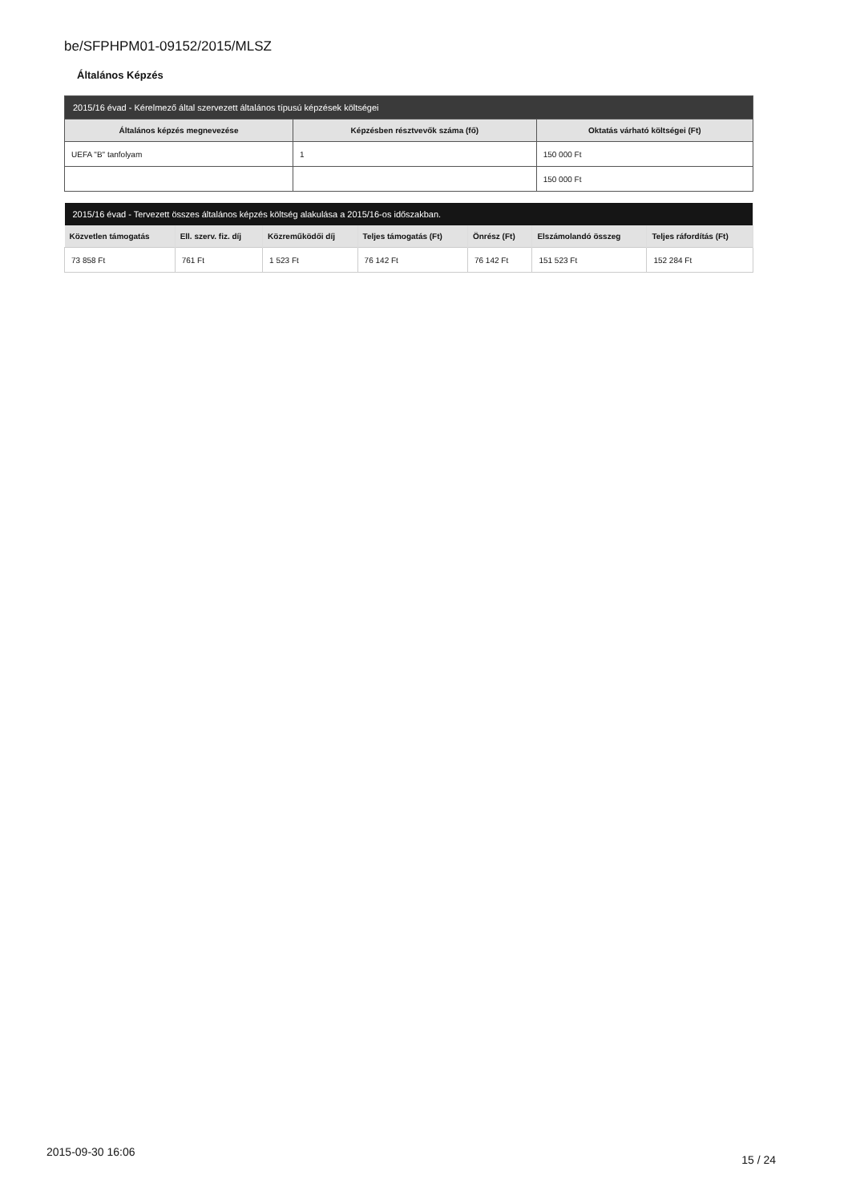be/SFPHPM01-09152/2015/MLSZ
Általános Képzés
| 2015/16 évad - Kérelmező által szervezett általános típusú képzések költségei | | |
| --- | --- | --- |
| Általános képzés megnevezése | Képzésben résztvevők száma (fő) | Oktatás várható költségei (Ft) |
| UEFA "B" tanfolyam | 1 | 150 000 Ft |
| | | 150 000 Ft |
| 2015/16 évad - Tervezett összes általános képzés költség alakulása a 2015/16-os időszakban. | | | | | | |
| --- | --- | --- | --- | --- | --- | --- |
| Közvetlen támogatás | Ell. szerv. fiz. díj | Közreműködői díj | Teljes támogatás (Ft) | Önrész (Ft) | Elszámolandó összeg | Teljes ráfordítás (Ft) |
| 73 858 Ft | 761 Ft | 1 523 Ft | 76 142 Ft | 76 142 Ft | 151 523 Ft | 152 284 Ft |
2015-09-30 16:06
15 / 24